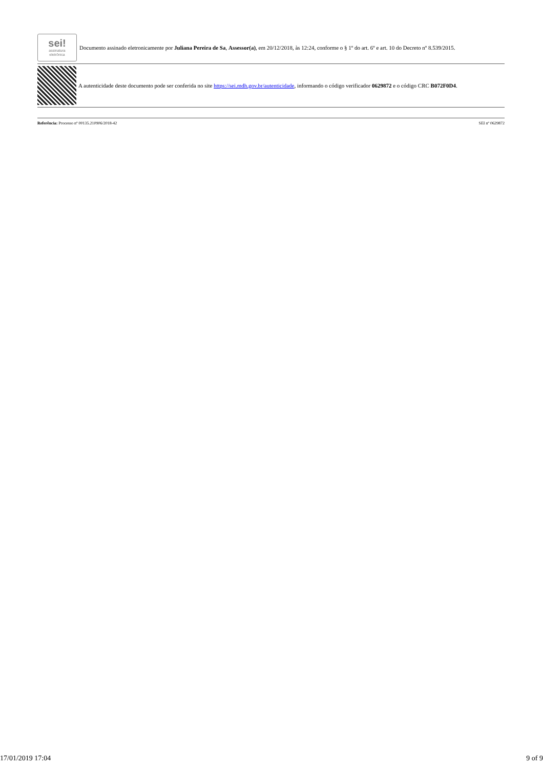sei!
assinatura
eletrônica
Documento assinado eletronicamente por Juliana Pereira de Sa, Assessor(a), em 20/12/2018, às 12:24, conforme o § 1º do art. 6º e art. 10 do Decreto nº 8.539/2015.
A autenticidade deste documento pode ser conferida no site https://sei.mdh.gov.br/autenticidade, informando o código verificador 0629872 e o código CRC B072F0D4.
Referência: Processo nº 00135.210906/2018-42 SEI nº 0629872
17/01/2019 17:04 9 of 9